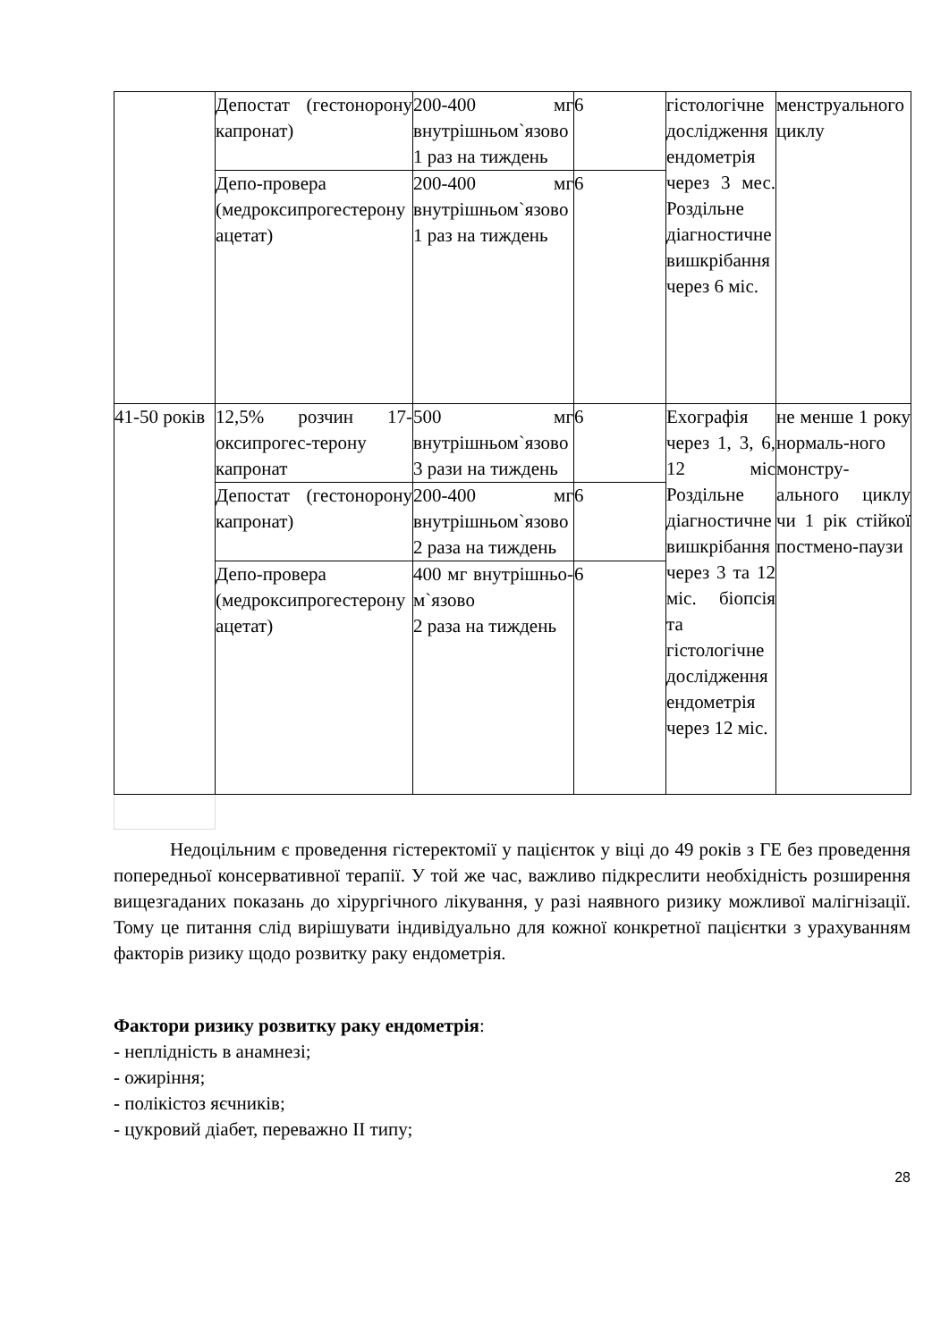| | Депостат (гестонорону капронат) | 200-400 мг внутрішньом`язово 1 раз на тиждень | 6 | гістологічне дослідження ендометрія через 3 мес. Роздільне діагностичне вишкрібання через 6 міс. | менструального циклу |
| | Депо-провера (медроксипрогестерону ацетат) | 200-400 мг внутрішньом`язово 1 раз на тиждень | 6 | | |
| 41-50 років | 12,5% розчин 17-оксипрогес-терону капронат | 500 мг внутрішньом`язово 3 рази на тиждень | 6 | Exографія через 1, 3, 6, 12 міс Роздільне діагностичне вишкрібання через 3 та 12 міс. біопсія та гістологічне дослідження ендометрія через 12 міс. | не менше 1 року нормаль-ного монстру-ального циклу чи 1 рік стійкої постмено-паузи |
| | Депостат (гестонорону капронат) | 200-400 мг внутрішньом`язово 2 раза на тиждень | 6 | | |
| | Депо-провера (медроксипрогестерону ацетат) | 400 мг внутрішньо-м`язово 2 раза на тиждень | 6 | | |
Недоцільним є проведення гістеректомії у пацієнток у віці до 49 років з ГЕ без проведення попередньої консервативної терапії. У той же час, важливо підкреслити необхідність розширення вищезгаданих показань до хірургічного лікування, у разі наявного ризику можливої малігнізації. Тому це питання слід вирішувати індивідуально для кожної конкретної пацієнтки з урахуванням факторів ризику щодо розвитку раку ендометрія.
Фактори ризику розвитку раку ендометрія:
- неплідність в анамнезі;
- ожиріння;
- полікістоз яєчників;
- цукровий діабет, переважно II типу;
28